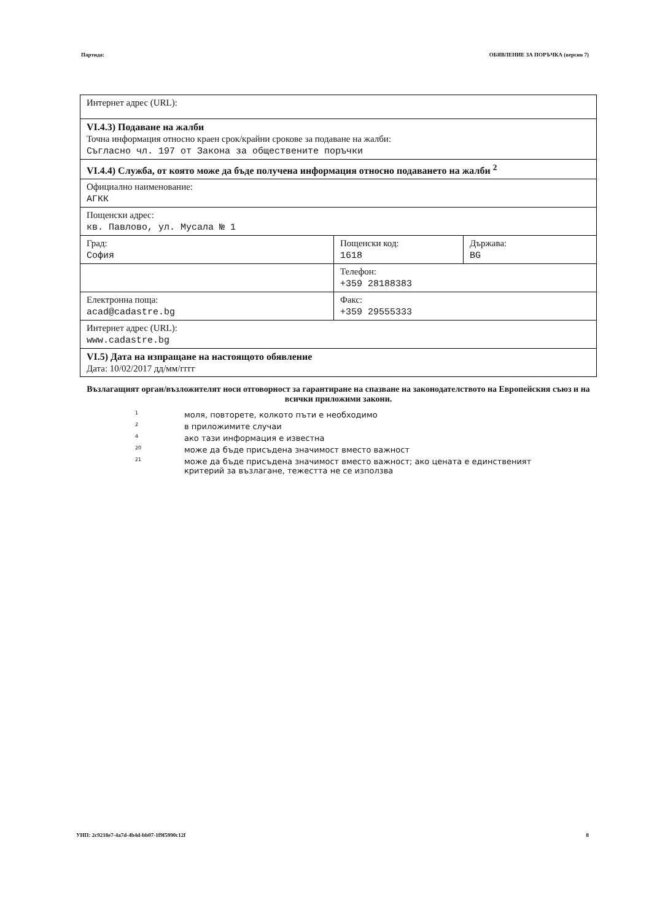Партида: ОБЯВЛЕНИЕ ЗА ПОРЪЧКА (версия 7)
| Интернет адрес (URL): | | |
| VI.4.3) Подаване на жалби Точна информация относно краен срок/крайни срокове за подаване на жалби: Съгласно чл. 197 от Закона за обществените поръчки | | |
| VI.4.4) Служба, от която може да бъде получена информация относно подаването на жалби <sup>2</sup> | | |
| Официално наименование: АГКК | | |
| Пощенски адрес: кв. Павлово, ул. Мусала № 1 | | |
| Град: София | Пощенски код: 1618 | Държава: BG |
| | Телефон: +359 28188383 | |
| Електронна поща: acad@cadastre.bg | Факс: +359 29555333 | |
| Интернет адрес (URL): www.cadastre.bg | | |
| VI.5) Дата на изпращане на настоящото обявление Дата: 10/02/2017 дд/мм/гггг | | |
Възлагащият орган/възложителят носи отговорност за гарантиране на спазване на законодателството на Европейския съюз и на всички приложими закони.
1 моля, повторете, колкото пъти е необходимо
2 в приложимите случаи
4 ако тази информация е известна
20 може да бъде присъдена значимост вместо важност
21 може да бъде присъдена значимост вместо важност; ако цената е единственият
критерий за възлагане, тежестта не се използва
УНП: 2c9218e7-4a7d-4b4d-bb07-1f9f5990c12f 8